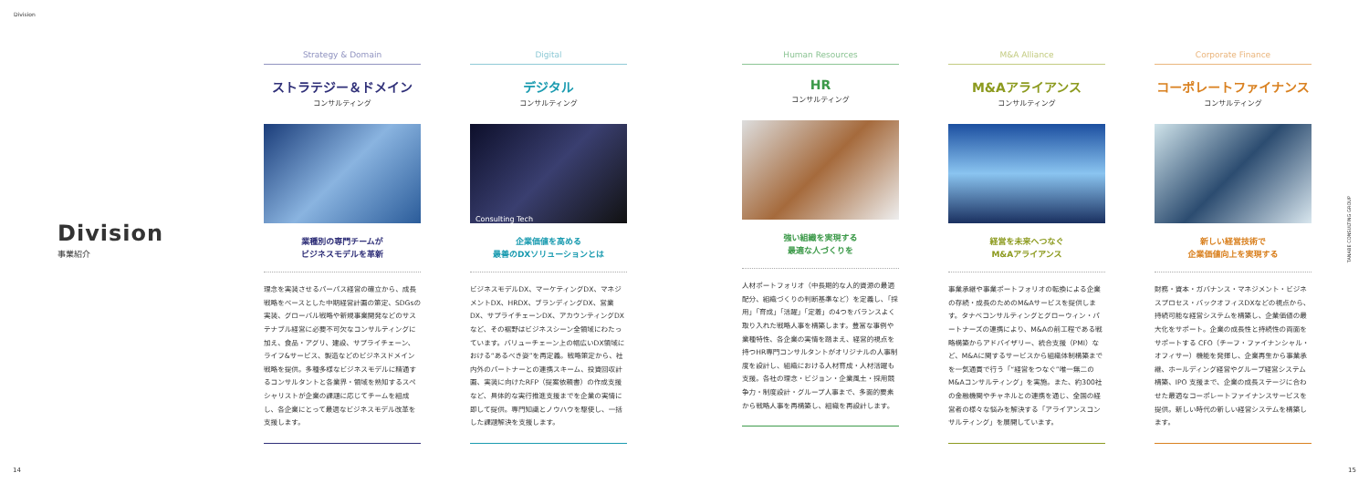Division
Division
事業紹介
Strategy & Domain
ストラテジー＆ドメイン
コンサルティング
業種別の専門チームが
ビジネスモデルを革新
理念を実装させるパーパス経営の確立から、成長戦略をベースとした中期経営計画の策定、SDGsの実装、グローバル戦略や新規事業開発などのサステナブル経営に必要不可欠なコンサルティングに加え、食品・アグリ、建設、サプライチェーン、ライフ&サービス、製造などのビジネスドメイン戦略を提供。多種多様なビジネスモデルに精通するコンサルタントと各業界・領域を熟知するスペシャリストが企業の課題に応じてチームを組成し、各企業にとって最適なビジネスモデル改革を支援します。
Digital
デジタル
コンサルティング
Consulting Tech
企業価値を高める
最善のDXソリューションとは
ビジネスモデルDX、マーケティングDX、マネジメントDX、HRDX、ブランディングDX、営業DX、サプライチェーンDX、アカウンティングDXなど、その裾野はビジネスシーン全領域にわたっています。バリューチェーン上の幅広いDX領域における“あるべき姿”を再定義。戦略策定から、社内外のパートナーとの連携スキーム、投資回収計画、実装に向けたRFP（提案依頼書）の作成支援など、具体的な実行推進支援までを企業の実情に即して提供。専門知識とノウハウを駆使し、一括した課題解決を支援します。
Human Resources
HR
コンサルティング
強い組織を実現する
最適な人づくりを
人材ポートフォリオ（中長期的な人的資源の最適配分、組織づくりの判断基準など）を定義し、「採用」「育成」「活躍」「定着」の4つをバランスよく取り入れた戦略人事を構築します。豊富な事例や業種特性、各企業の実情を踏まえ、経営的視点を持つHR専門コンサルタントがオリジナルの人事制度を設計し、組織における人材育成・人材活躍も支援。各社の理念・ビジョン・企業風土・採用競争力・制度設計・グループ人事まで、多面的要素から戦略人事を再構築し、組織を再設計します。
M&A Alliance
M&Aアライアンス
コンサルティング
経営を未来へつなぐ
M&Aアライアンス
事業承継や事業ポートフォリオの転換による企業の存続・成長のためのM&Aサービスを提供します。タナベコンサルティングとグローウィン・パートナーズの連携により、M&Aの前工程である戦略構築からアドバイザリー、統合支援（PMI）など、M&Aに関するサービスから組織体制構築までを一気通貫で行う「“経営をつなぐ”唯一無二のM&Aコンサルティング」を実施。また、約300社の金融機関やチャネルとの連携を通じ、全国の経営者の様々な悩みを解決する「アライアンスコンサルティング」を展開しています。
Corporate Finance
コーポレートファイナンス
コンサルティング
新しい経営技術で
企業価値向上を実現する
財務・資本・ガバナンス・マネジメント・ビジネスプロセス・バックオフィスDXなどの視点から、持続可能な経営システムを構築し、企業価値の最大化をサポート。企業の成長性と持続性の両面をサポートする CFO（チーフ・ファイナンシャル・オフィサー）機能を発揮し、企業再生から事業承継、ホールディング経営やグループ経営システム構築、IPO 支援まで、企業の成長ステージに合わせた最適なコーポレートファイナンスサービスを提供。新しい時代の新しい経営システムを構築します。
TANABE CONSULTING GROUP
14 15